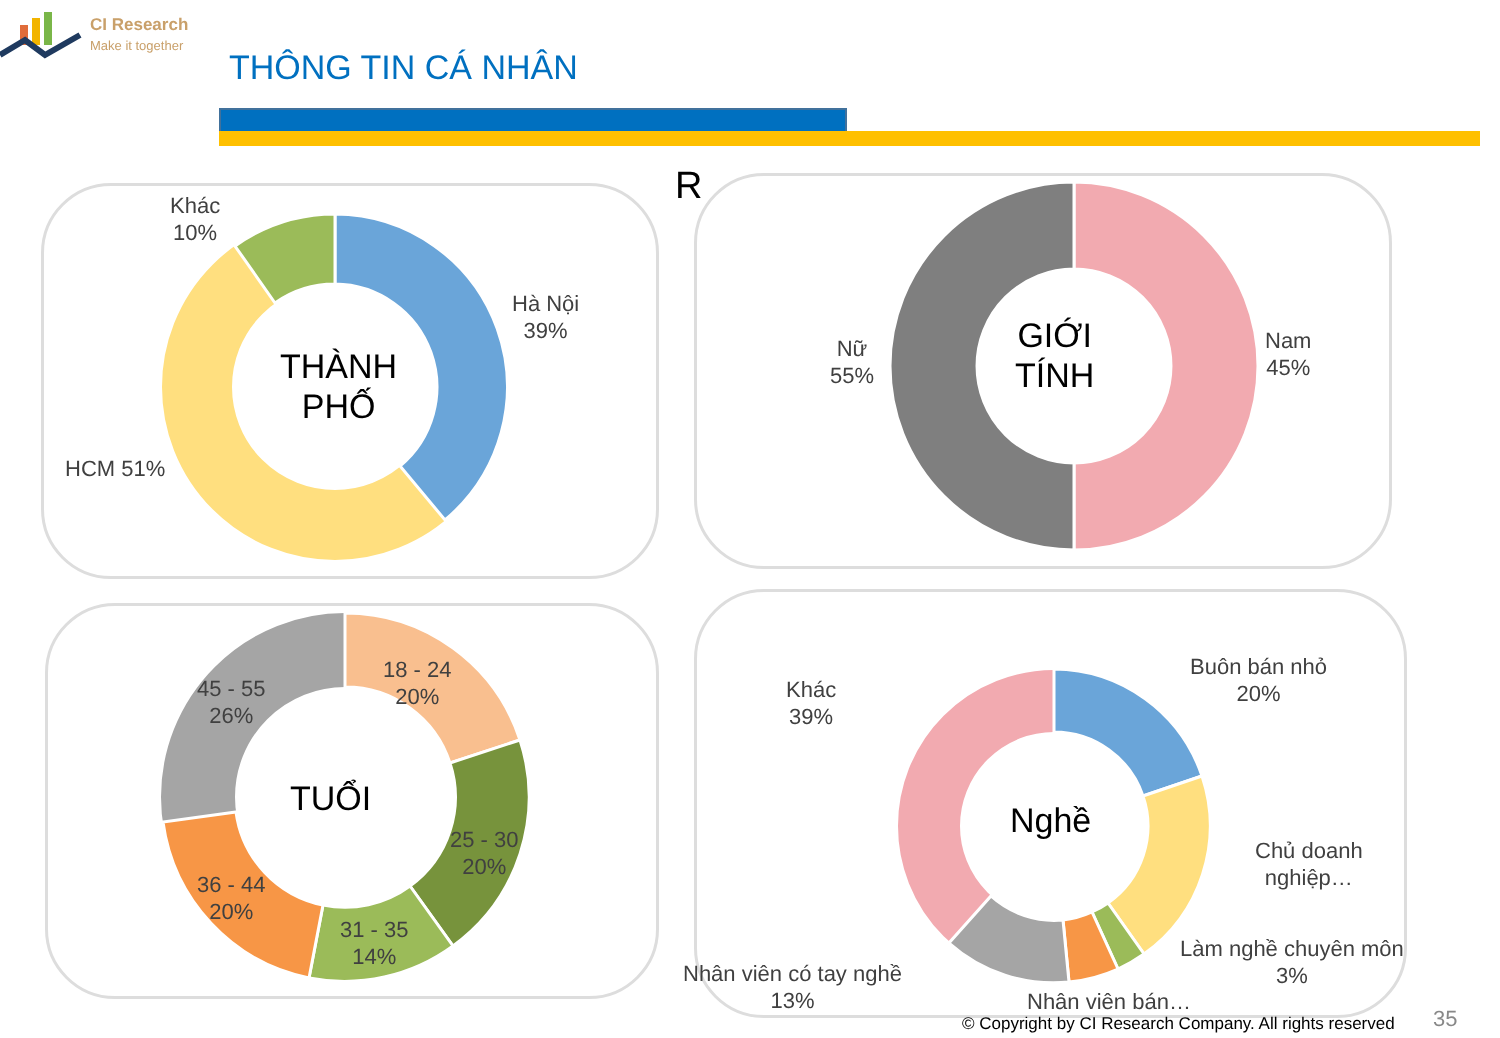CI Research
Make it together
THÔNG TIN CÁ NHÂN
Khác
10%
Hà Nội
39%
HCM 51%
THÀNH
PHỐ
R
Nữ
55%
Nam
45%
GIỚI
TÍNH
18 - 24
20%
25 - 30
20%
31 - 35
14%
36 - 44
20%
45 - 55
26%
TUỔI
Khác
39%
Buôn bán nhỏ
20%
Chủ doanh
nghiệp…
Làm nghề chuyên môn
3%
Nhân viên có tay nghề
13%
Nhân viên bán…
Nghề
© Copyright by CI Research Company. All rights reserved
35